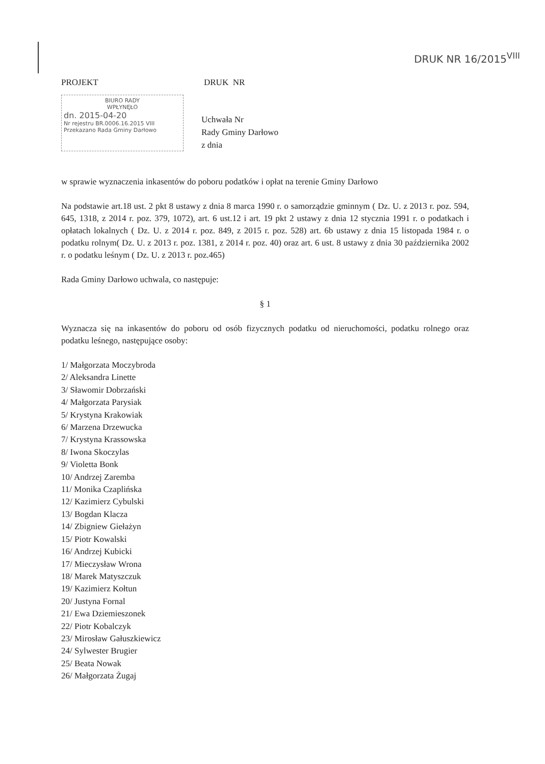DRUK NR 16/2015<sup>VIII</sup>
PROJEKT DRUK NR
BIURO RADY
WPŁYNĘŁO
dn. 2015-04-20
Nr rejestru BR.0006.16.2015 VIII
Przekazano Rada Gminy Darłowo
Uchwała Nr
Rady Gminy Darłowo
z dnia
w sprawie wyznaczenia inkasentów do poboru podatków i opłat na terenie Gminy Darłowo
Na podstawie art.18 ust. 2 pkt 8 ustawy z dnia 8 marca 1990 r. o samorządzie gminnym ( Dz. U. z 2013 r. poz. 594, 645, 1318, z 2014 r. poz. 379, 1072), art. 6 ust.12 i art. 19 pkt 2 ustawy z dnia 12 stycznia 1991 r. o podatkach i opłatach lokalnych ( Dz. U. z 2014 r. poz. 849, z 2015 r. poz. 528) art. 6b ustawy z dnia 15 listopada 1984 r. o podatku rolnym( Dz. U. z 2013 r. poz. 1381, z 2014 r. poz. 40) oraz art. 6 ust. 8 ustawy z dnia 30 października 2002 r. o podatku leśnym ( Dz. U. z 2013 r. poz.465)
Rada Gminy Darłowo uchwala, co następuje:
§ 1
Wyznacza się na inkasentów do poboru od osób fizycznych podatku od nieruchomości, podatku rolnego oraz podatku leśnego, następujące osoby:
1/ Małgorzata Moczybroda
2/ Aleksandra Linette
3/ Sławomir Dobrzański
4/ Małgorzata Parysiak
5/ Krystyna Krakowiak
6/ Marzena Drzewucka
7/ Krystyna Krassowska
8/ Iwona Skoczylas
9/ Violetta Bonk
10/ Andrzej Zaremba
11/ Monika Czaplińska
12/ Kazimierz Cybulski
13/ Bogdan Klacza
14/ Zbigniew Giełażyn
15/ Piotr Kowalski
16/ Andrzej Kubicki
17/ Mieczysław Wrona
18/ Marek Matyszczuk
19/ Kazimierz Kołtun
20/ Justyna Fornal
21/ Ewa Dziemieszonek
22/ Piotr Kobalczyk
23/ Mirosław Gałuszkiewicz
24/ Sylwester Brugier
25/ Beata Nowak
26/ Małgorzata Żugaj